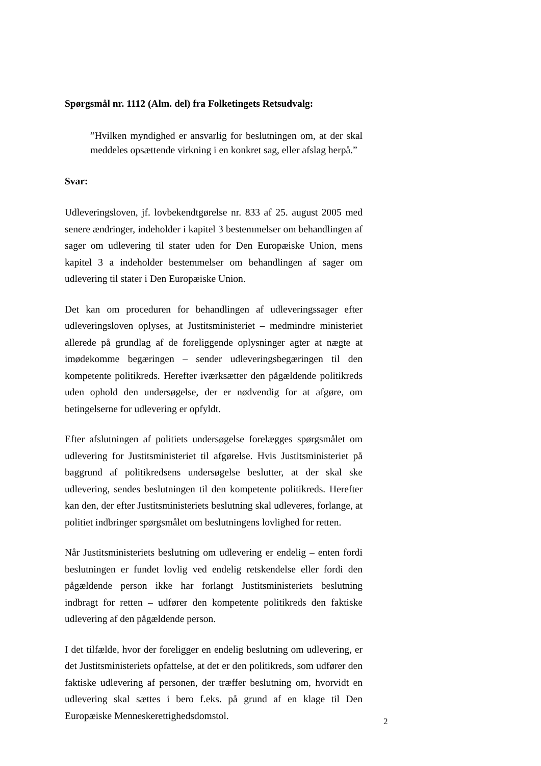Spørgsmål nr. 1112 (Alm. del) fra Folketingets Retsudvalg:
”Hvilken myndighed er ansvarlig for beslutningen om, at der skal meddeles opsættende virkning i en konkret sag, eller afslag herpå.”
Svar:
Udleveringsloven, jf. lovbekendtgørelse nr. 833 af 25. august 2005 med senere ændringer, indeholder i kapitel 3 bestemmelser om behandlingen af sager om udlevering til stater uden for Den Europæiske Union, mens kapitel 3 a indeholder bestemmelser om behandlingen af sager om udlevering til stater i Den Europæiske Union.
Det kan om proceduren for behandlingen af udleveringssager efter udleveringsloven oplyses, at Justitsministeriet – medmindre ministeriet allerede på grundlag af de foreliggende oplysninger agter at nægte at imødekomme begæringen – sender udleveringsbegæringen til den kompetente politikreds. Herefter iværksætter den pågældende politikreds uden ophold den undersøgelse, der er nødvendig for at afgøre, om betingelserne for udlevering er opfyldt.
Efter afslutningen af politiets undersøgelse forelægges spørgsmålet om udlevering for Justitsministeriet til afgørelse. Hvis Justitsministeriet på baggrund af politikredsens undersøgelse beslutter, at der skal ske udlevering, sendes beslutningen til den kompetente politikreds. Herefter kan den, der efter Justitsministeriets beslutning skal udleveres, forlange, at politiet indbringer spørgsmålet om beslutningens lovlighed for retten.
Når Justitsministeriets beslutning om udlevering er endelig – enten fordi beslutningen er fundet lovlig ved endelig retskendelse eller fordi den pågældende person ikke har forlangt Justitsministeriets beslutning indbragt for retten – udfører den kompetente politikreds den faktiske udlevering af den pågældende person.
I det tilfælde, hvor der foreligger en endelig beslutning om udlevering, er det Justitsministeriets opfattelse, at det er den politikreds, som udfører den faktiske udlevering af personen, der træffer beslutning om, hvorvidt en udlevering skal sættes i bero f.eks. på grund af en klage til Den Europæiske Menneskerettighedsdomstol.
2